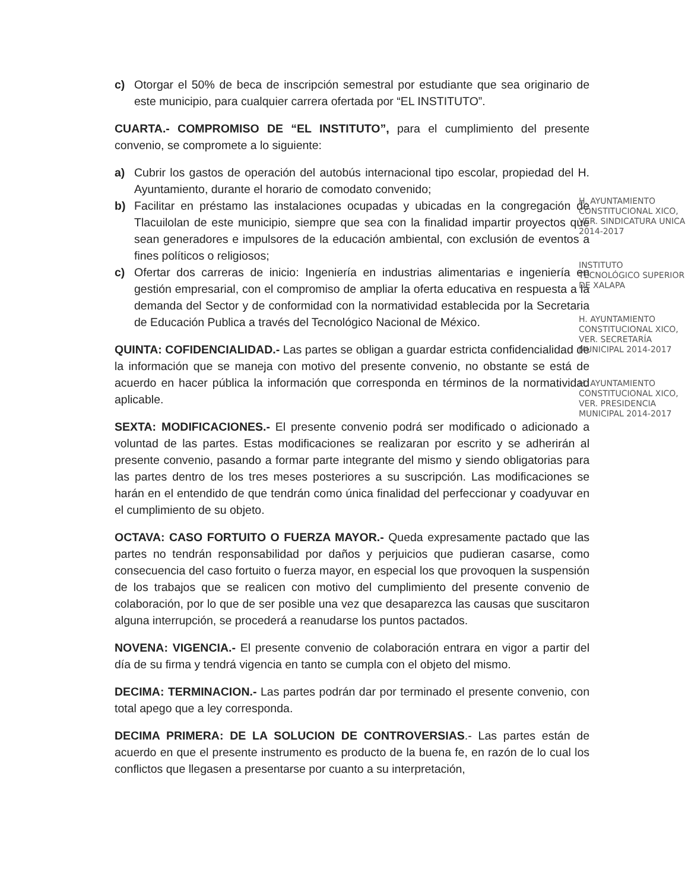c) Otorgar el 50% de beca de inscripción semestral por estudiante que sea originario de este municipio, para cualquier carrera ofertada por “EL INSTITUTO”.
CUARTA.- COMPROMISO DE “EL INSTITUTO”, para el cumplimiento del presente convenio, se compromete a lo siguiente:
a) Cubrir los gastos de operación del autobús internacional tipo escolar, propiedad del H. Ayuntamiento, durante el horario de comodato convenido;
b) Facilitar en préstamo las instalaciones ocupadas y ubicadas en la congregación de Tlacuilolan de este municipio, siempre que sea con la finalidad impartir proyectos que sean generadores e impulsores de la educación ambiental, con exclusión de eventos a fines políticos o religiosos;
c) Ofertar dos carreras de inicio: Ingeniería en industrias alimentarias e ingeniería en gestión empresarial, con el compromiso de ampliar la oferta educativa en respuesta a la demanda del Sector y de conformidad con la normatividad establecida por la Secretaria de Educación Publica a través del Tecnológico Nacional de México.
QUINTA: COFIDENCIALIDAD.- Las partes se obligan a guardar estricta confidencialidad de la información que se maneja con motivo del presente convenio, no obstante se está de acuerdo en hacer pública la información que corresponda en términos de la normatividad aplicable.
SEXTA: MODIFICACIONES.- El presente convenio podrá ser modificado o adicionado a voluntad de las partes. Estas modificaciones se realizaran por escrito y se adherirán al presente convenio, pasando a formar parte integrante del mismo y siendo obligatorias para las partes dentro de los tres meses posteriores a su suscripción. Las modificaciones se harán en el entendido de que tendrán como única finalidad del perfeccionar y coadyuvar en el cumplimiento de su objeto.
OCTAVA: CASO FORTUITO O FUERZA MAYOR.- Queda expresamente pactado que las partes no tendrán responsabilidad por daños y perjuicios que pudieran casarse, como consecuencia del caso fortuito o fuerza mayor, en especial los que provoquen la suspensión de los trabajos que se realicen con motivo del cumplimiento del presente convenio de colaboración, por lo que de ser posible una vez que desaparezca las causas que suscitaron alguna interrupción, se procederá a reanudarse los puntos pactados.
NOVENA: VIGENCIA.- El presente convenio de colaboración entrara en vigor a partir del día de su firma y tendrá vigencia en tanto se cumpla con el objeto del mismo.
DECIMA: TERMINACION.- Las partes podrán dar por terminado el presente convenio, con total apego que a ley corresponda.
DECIMA PRIMERA: DE LA SOLUCION DE CONTROVERSIAS.- Las partes están de acuerdo en que el presente instrumento es producto de la buena fe, en razón de lo cual los conflictos que llegasen a presentarse por cuanto a su interpretación,
H. AYUNTAMIENTO CONSTITUCIONAL XICO, VER. SINDICATURA UNICA 2014-2017
INSTITUTO TECNOLÓGICO SUPERIOR DE XALAPA
H. AYUNTAMIENTO CONSTITUCIONAL XICO, VER. SECRETARÍA MUNICIPAL 2014-2017
H. AYUNTAMIENTO CONSTITUCIONAL XICO, VER. PRESIDENCIA MUNICIPAL 2014-2017